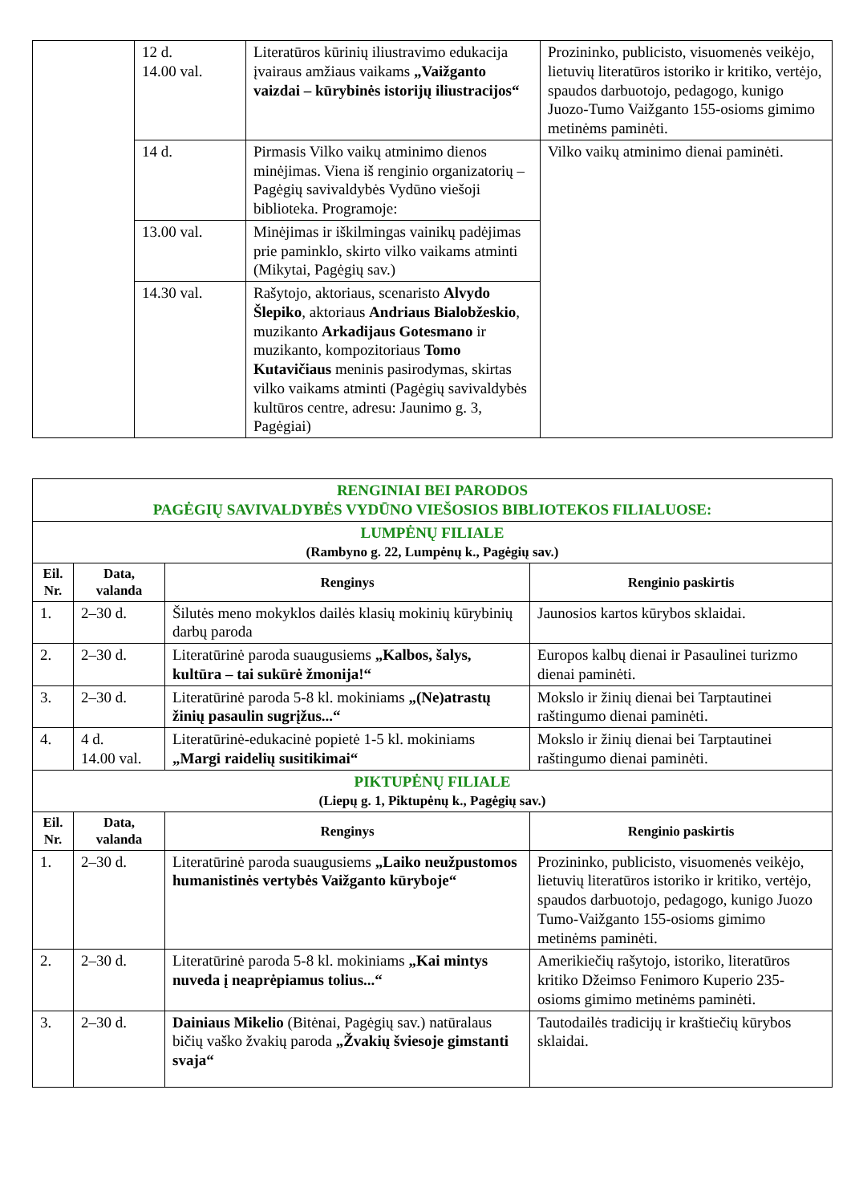| | 12 d. 14.00 val. | Literatūros kūrinių iliustravimo edukacija įvairaus amžiaus vaikams „Vaižganto vaizdai – kūrybinės istorijų iliustracijos“ | Prozininko, publicisto, visuomenės veikėjo, lietuvių literatūros istoriko ir kritiko, vertėjo, spaudos darbuotojo, pedagogo, kunigo Juozo-Tumo Vaižganto 155-osioms gimimo metinėms paminėti. |
| | 14 d. | Pirmasis Vilko vaikų atminimo dienos minėjimas. Viena iš renginio organizatorių – Pagėgių savivaldybės Vydūno viešoji biblioteka. Programoje: | Vilko vaikų atminimo dienai paminėti. |
| | 13.00 val. | Minėjimas ir iškilmingas vainikų padėjimas prie paminklo, skirto vilko vaikams atminti (Mikytai, Pagėgių sav.) | |
| | 14.30 val. | Rašytojo, aktoriaus, scenaristo Alvydo Šlepiko , aktoriaus Andriaus Bialobžeskio , muzikanto Arkadijaus Gotesmano ir muzikanto, kompozitoriaus Tomo Kutavičiaus meninis pasirodymas, skirtas vilko vaikams atminti (Pagėgių savivaldybės kultūros centre, adresu: Jaunimo g. 3, Pagėgiai) | |
| RENGINIAI BEI PARODOS PAGĖGIŲ SAVIVALDYBĖS VYDŪNO VIEŠOSIOS BIBLIOTEKOS FILIALUOSE: | | | |
| LUMPĖNŲ FILIALE (Rambyno g. 22, Lumpėnų k., Pagėgių sav.) | | | |
| Eil. Nr. | Data, valanda | Renginys | Renginio paskirtis |
| 1. | 2–30 d. | Šilutės meno mokyklos dailės klasių mokinių kūrybinių darbų paroda | Jaunosios kartos kūrybos sklaidai. |
| 2. | 2–30 d. | Literatūrinė paroda suaugusiems „Kalbos, šalys, kultūra – tai sukūrė žmonija!“ | Europos kalbų dienai ir Pasaulinei turizmo dienai paminėti. |
| 3. | 2–30 d. | Literatūrinė paroda 5-8 kl. mokiniams „(Ne)atrastų žinių pasaulin sugrįžus...“ | Mokslo ir žinių dienai bei Tarptautinei raštingumo dienai paminėti. |
| 4. | 4 d. 14.00 val. | Literatūrinė-edukacinė popietė 1-5 kl. mokiniams „Margi raidelių susitikimai“ | Mokslo ir žinių dienai bei Tarptautinei raštingumo dienai paminėti. |
| PIKTUPĖNŲ FILIALE (Liepų g. 1, Piktupėnų k., Pagėgių sav.) | | | |
| Eil. Nr. | Data, valanda | Renginys | Renginio paskirtis |
| 1. | 2–30 d. | Literatūrinė paroda suaugusiems „Laiko neužpustomos humanistinės vertybės Vaižganto kūryboje“ | Prozininko, publicisto, visuomenės veikėjo, lietuvių literatūros istoriko ir kritiko, vertėjo, spaudos darbuotojo, pedagogo, kunigo Juozo Tumo-Vaižganto 155-osioms gimimo metinėms paminėti. |
| 2. | 2–30 d. | Literatūrinė paroda 5-8 kl. mokiniams „Kai mintys nuveda į neaprėpiamus tolius...“ | Amerikiečių rašytojo, istoriko, literatūros kritiko Džeimso Fenimoro Kuperio 235-osioms gimimo metinėms paminėti. |
| 3. | 2–30 d. | Dainiaus Mikelio (Bitėnai, Pagėgių sav.) natūralaus bičių vaško žvakių paroda „Žvakių šviesoje gimstanti svaja“ | Tautodailės tradicijų ir kraštiečių kūrybos sklaidai. |